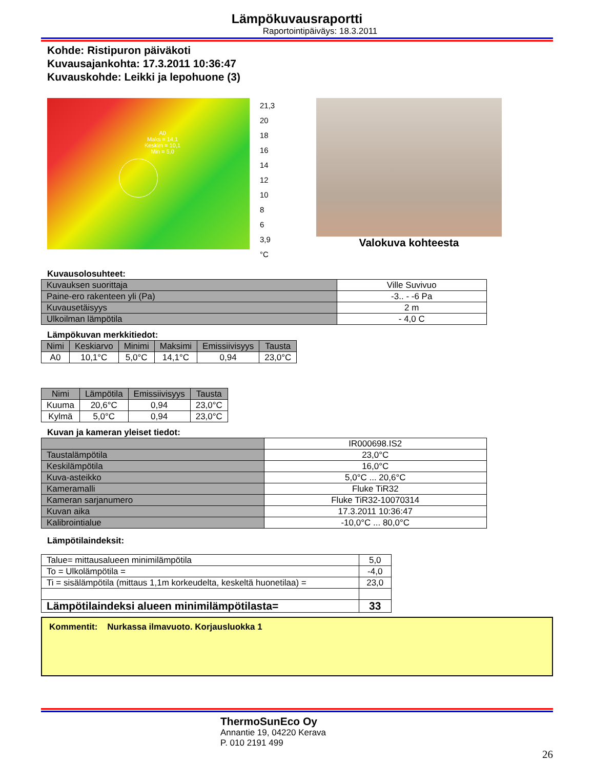Lämpökuvausraportti
Raportointipäiväys: 18.3.2011
Kohde: Ristipuron päiväkoti
Kuvausajankohta: 17.3.2011 10:36:47
Kuvauskohde: Leikki ja lepohuone (3)
A0
Maks = 14,1
Keskim = 10,1
Min = 5,0
21,3
20
18
16
14
12
10
8
6
3,9
°C
Valokuva kohteesta
Kuvausolosuhteet:
| Kuvauksen suorittaja | Ville Suvivuo |
| Paine-ero rakenteen yli (Pa) | -3.. - -6 Pa |
| Kuvausetäisyys | 2 m |
| Ulkoilman lämpötila | - 4,0 C |
Lämpökuvan merkkitiedot:
| Nimi | Keskiarvo | Minimi | Maksimi | Emissiivisyys | Tausta |
| --- | --- | --- | --- | --- | --- |
| A0 | 10,1°C | 5,0°C | 14,1°C | 0,94 | 23,0°C |
| Nimi | Lämpötila | Emissiivisyys | Tausta |
| --- | --- | --- | --- |
| Kuuma | 20,6°C | 0,94 | 23,0°C |
| Kylmä | 5,0°C | 0,94 | 23,0°C |
Kuvan ja kameran yleiset tiedot:
| | IR000698.IS2 |
| Taustalämpötila | 23,0°C |
| Keskilämpötila | 16,0°C |
| Kuva-asteikko | 5,0°C ... 20,6°C |
| Kameramalli | Fluke TiR32 |
| Kameran sarjanumero | Fluke TiR32-10070314 |
| Kuvan aika | 17.3.2011 10:36:47 |
| Kalibrointialue | -10,0°C ... 80,0°C |
Lämpötilaindeksit:
| Talue= mittausalueen minimilämpötila | 5,0 |
| To = Ulkolämpötila = | -4,0 |
| Ti = sisälämpötila (mittaus 1,1m korkeudelta, keskeltä huonetilaa) = | 23,0 |
| Lämpötilaindeksi alueen minimilämpötilasta= | 33 |
Kommentit: Nurkassa ilmavuoto. Korjausluokka 1
ThermoSunEco Oy
Annantie 19, 04220 Kerava
P. 010 2191 499
26